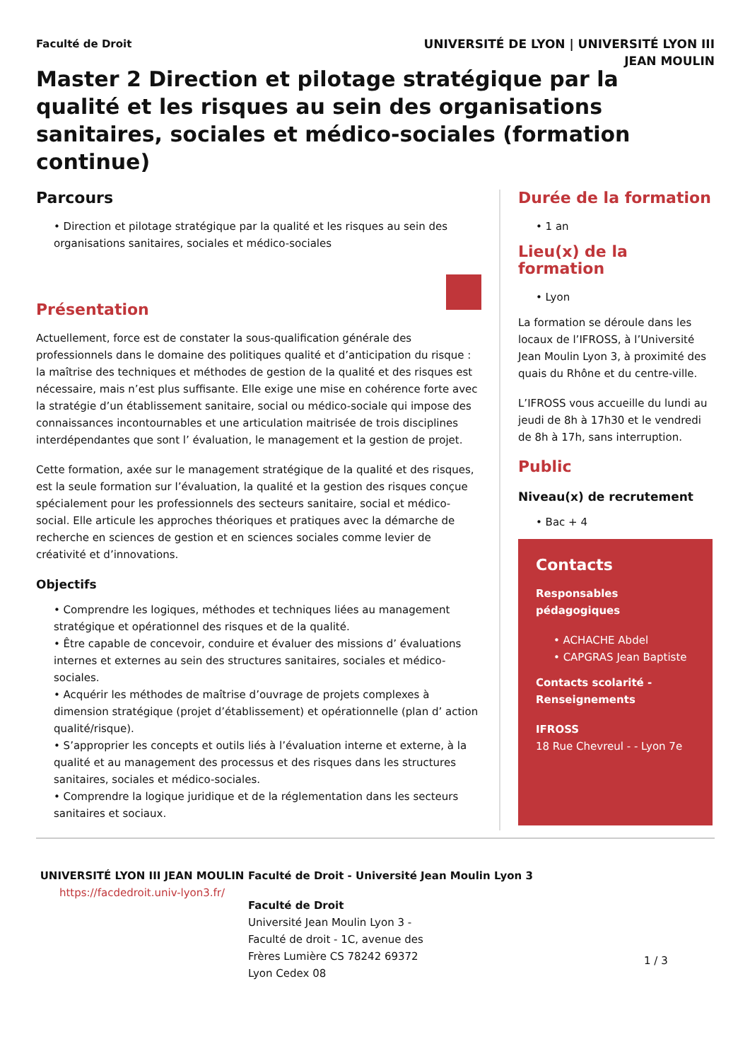UNIVERSITÉ DE LYON | UNIVERSITÉ LYON III
JEAN MOULIN
Faculté de Droit
Master 2 Direction et pilotage stratégique par la qualité et les risques au sein des organisations sanitaires, sociales et médico-sociales (formation continue)
Parcours
• Direction et pilotage stratégique par la qualité et les risques au sein des organisations sanitaires, sociales et médico-sociales
Présentation
Actuellement, force est de constater la sous-qualification générale des professionnels dans le domaine des politiques qualité et d’anticipation du risque : la maîtrise des techniques et méthodes de gestion de la qualité et des risques est nécessaire, mais n’est plus suffisante. Elle exige une mise en cohérence forte avec la stratégie d’un établissement sanitaire, social ou médico-sociale qui impose des connaissances incontournables et une articulation maitrisée de trois disciplines interdépendantes que sont l’ évaluation, le management et la gestion de projet.
Cette formation, axée sur le management stratégique de la qualité et des risques, est la seule formation sur l’évaluation, la qualité et la gestion des risques conçue spécialement pour les professionnels des secteurs sanitaire, social et médico-social. Elle articule les approches théoriques et pratiques avec la démarche de recherche en sciences de gestion et en sciences sociales comme levier de créativité et d’innovations.
Objectifs
• Comprendre les logiques, méthodes et techniques liées au management stratégique et opérationnel des risques et de la qualité.
• Être capable de concevoir, conduire et évaluer des missions d’ évaluations internes et externes au sein des structures sanitaires, sociales et médico-sociales.
• Acquérir les méthodes de maîtrise d’ouvrage de projets complexes à dimension stratégique (projet d’établissement) et opérationnelle (plan d’ action qualité/risque).
• S’approprier les concepts et outils liés à l’évaluation interne et externe, à la qualité et au management des processus et des risques dans les structures sanitaires, sociales et médico-sociales.
• Comprendre la logique juridique et de la réglementation dans les secteurs sanitaires et sociaux.
Durée de la formation
• 1 an
Lieu(x) de la formation
• Lyon
La formation se déroule dans les locaux de l’IFROSS, à l’Université Jean Moulin Lyon 3, à proximité des quais du Rhône et du centre-ville.
L’IFROSS vous accueille du lundi au jeudi de 8h à 17h30 et le vendredi de 8h à 17h, sans interruption.
Public
Niveau(x) de recrutement
• Bac + 4
Contacts
Responsables pédagogiques
• ACHACHE Abdel
• CAPGRAS Jean Baptiste
Contacts scolarité - Renseignements
IFROSS
18 Rue Chevreul - - Lyon 7e
UNIVERSITÉ LYON III JEAN MOULIN
https://facdedroit.univ-lyon3.fr/
Faculté de Droit - Université Jean Moulin Lyon 3
Faculté de Droit
Université Jean Moulin Lyon 3 -
Faculté de droit - 1C, avenue des
Frères Lumière CS 78242 69372
Lyon Cedex 08
1 / 3